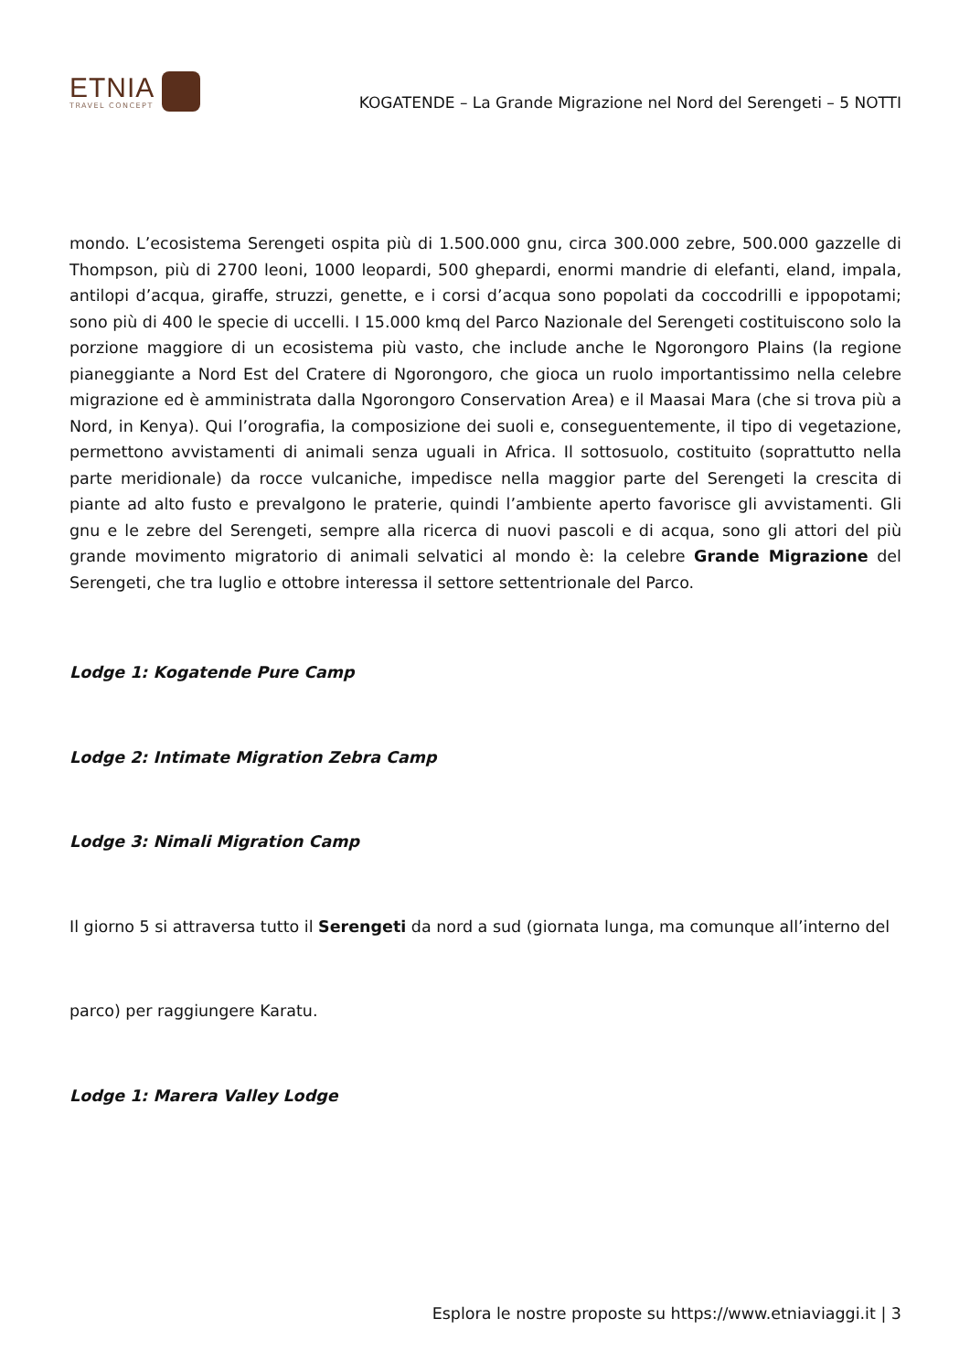ETNIA
TRAVEL CONCEPT
KOGATENDE – La Grande Migrazione nel Nord del Serengeti – 5 NOTTI
mondo. L’ecosistema Serengeti ospita più di 1.500.000 gnu, circa 300.000 zebre, 500.000 gazzelle di Thompson, più di 2700 leoni, 1000 leopardi, 500 ghepardi, enormi mandrie di elefanti, eland, impala, antilopi d’acqua, giraffe, struzzi, genette, e i corsi d’acqua sono popolati da coccodrilli e ippopotami; sono più di 400 le specie di uccelli. I 15.000 kmq del Parco Nazionale del Serengeti costituiscono solo la porzione maggiore di un ecosistema più vasto, che include anche le Ngorongoro Plains (la regione pianeggiante a Nord Est del Cratere di Ngorongoro, che gioca un ruolo importantissimo nella celebre migrazione ed è amministrata dalla Ngorongoro Conservation Area) e il Maasai Mara (che si trova più a Nord, in Kenya). Qui l’orografia, la composizione dei suoli e, conseguentemente, il tipo di vegetazione, permettono avvistamenti di animali senza uguali in Africa. Il sottosuolo, costituito (soprattutto nella parte meridionale) da rocce vulcaniche, impedisce nella maggior parte del Serengeti la crescita di piante ad alto fusto e prevalgono le praterie, quindi l’ambiente aperto favorisce gli avvistamenti. Gli gnu e le zebre del Serengeti, sempre alla ricerca di nuovi pascoli e di acqua, sono gli attori del più grande movimento migratorio di animali selvatici al mondo è: la celebre Grande Migrazione del Serengeti, che tra luglio e ottobre interessa il settore settentrionale del Parco.
Lodge 1: Kogatende Pure Camp
Lodge 2: Intimate Migration Zebra Camp
Lodge 3: Nimali Migration Camp
Il giorno 5 si attraversa tutto il Serengeti da nord a sud (giornata lunga, ma comunque all’interno del
parco) per raggiungere Karatu.
Lodge 1: Marera Valley Lodge
Esplora le nostre proposte su https://www.etniaviaggi.it | 3